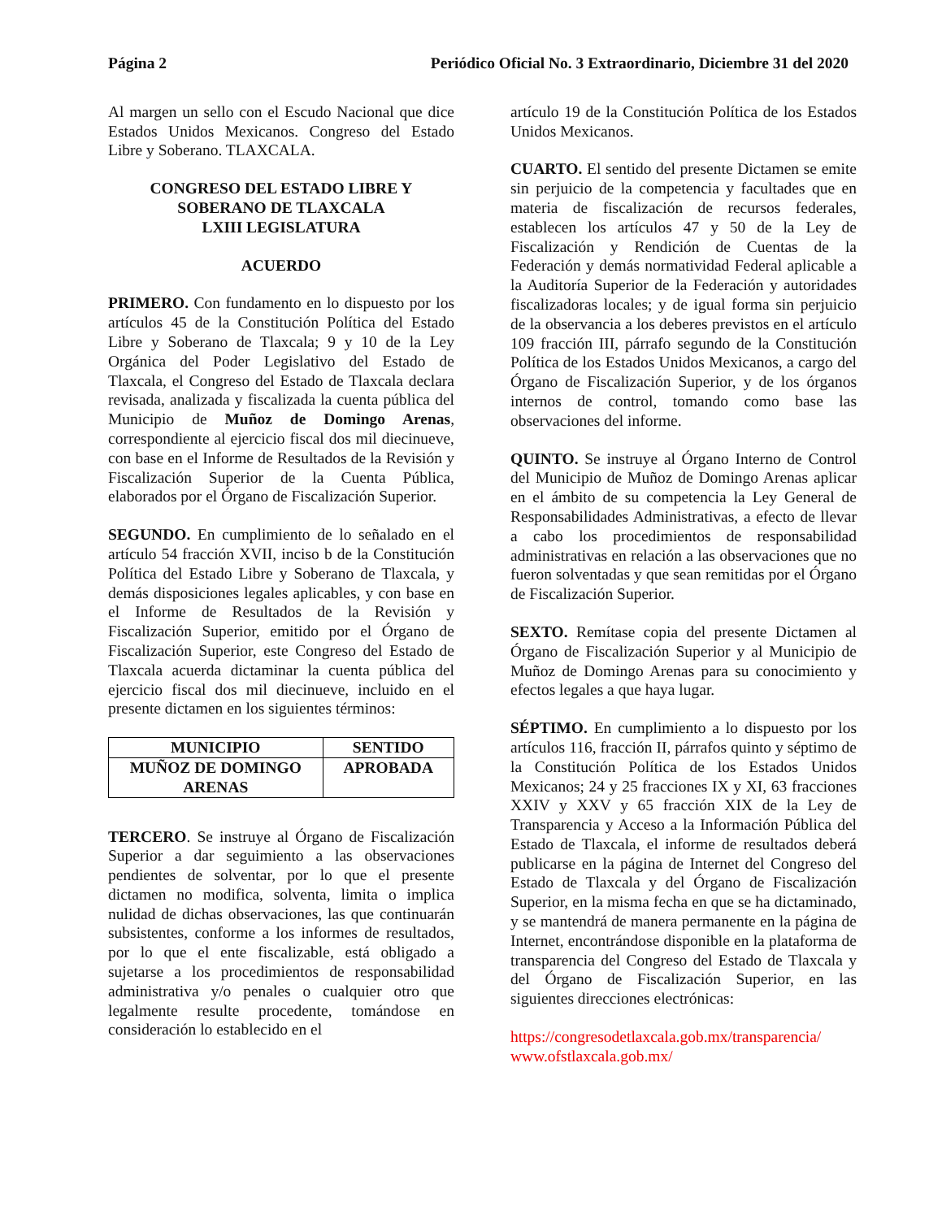Página 2 Periódico Oficial No. 3 Extraordinario, Diciembre 31 del 2020
Al margen un sello con el Escudo Nacional que dice Estados Unidos Mexicanos. Congreso del Estado Libre y Soberano. TLAXCALA.
CONGRESO DEL ESTADO LIBRE Y
SOBERANO DE TLAXCALA
LXIII LEGISLATURA
ACUERDO
PRIMERO. Con fundamento en lo dispuesto por los artículos 45 de la Constitución Política del Estado Libre y Soberano de Tlaxcala; 9 y 10 de la Ley Orgánica del Poder Legislativo del Estado de Tlaxcala, el Congreso del Estado de Tlaxcala declara revisada, analizada y fiscalizada la cuenta pública del Municipio de Muñoz de Domingo Arenas, correspondiente al ejercicio fiscal dos mil diecinueve, con base en el Informe de Resultados de la Revisión y Fiscalización Superior de la Cuenta Pública, elaborados por el Órgano de Fiscalización Superior.
SEGUNDO. En cumplimiento de lo señalado en el artículo 54 fracción XVII, inciso b de la Constitución Política del Estado Libre y Soberano de Tlaxcala, y demás disposiciones legales aplicables, y con base en el Informe de Resultados de la Revisión y Fiscalización Superior, emitido por el Órgano de Fiscalización Superior, este Congreso del Estado de Tlaxcala acuerda dictaminar la cuenta pública del ejercicio fiscal dos mil diecinueve, incluido en el presente dictamen en los siguientes términos:
| MUNICIPIO | SENTIDO |
| --- | --- |
| MUÑOZ DE DOMINGO ARENAS | APROBADA |
TERCERO. Se instruye al Órgano de Fiscalización Superior a dar seguimiento a las observaciones pendientes de solventar, por lo que el presente dictamen no modifica, solventa, limita o implica nulidad de dichas observaciones, las que continuarán subsistentes, conforme a los informes de resultados, por lo que el ente fiscalizable, está obligado a sujetarse a los procedimientos de responsabilidad administrativa y/o penales o cualquier otro que legalmente resulte procedente, tomándose en consideración lo establecido en el
artículo 19 de la Constitución Política de los Estados Unidos Mexicanos.
CUARTO. El sentido del presente Dictamen se emite sin perjuicio de la competencia y facultades que en materia de fiscalización de recursos federales, establecen los artículos 47 y 50 de la Ley de Fiscalización y Rendición de Cuentas de la Federación y demás normatividad Federal aplicable a la Auditoría Superior de la Federación y autoridades fiscalizadoras locales; y de igual forma sin perjuicio de la observancia a los deberes previstos en el artículo 109 fracción III, párrafo segundo de la Constitución Política de los Estados Unidos Mexicanos, a cargo del Órgano de Fiscalización Superior, y de los órganos internos de control, tomando como base las observaciones del informe.
QUINTO. Se instruye al Órgano Interno de Control del Municipio de Muñoz de Domingo Arenas aplicar en el ámbito de su competencia la Ley General de Responsabilidades Administrativas, a efecto de llevar a cabo los procedimientos de responsabilidad administrativas en relación a las observaciones que no fueron solventadas y que sean remitidas por el Órgano de Fiscalización Superior.
SEXTO. Remítase copia del presente Dictamen al Órgano de Fiscalización Superior y al Municipio de Muñoz de Domingo Arenas para su conocimiento y efectos legales a que haya lugar.
SÉPTIMO. En cumplimiento a lo dispuesto por los artículos 116, fracción II, párrafos quinto y séptimo de la Constitución Política de los Estados Unidos Mexicanos; 24 y 25 fracciones IX y XI, 63 fracciones XXIV y XXV y 65 fracción XIX de la Ley de Transparencia y Acceso a la Información Pública del Estado de Tlaxcala, el informe de resultados deberá publicarse en la página de Internet del Congreso del Estado de Tlaxcala y del Órgano de Fiscalización Superior, en la misma fecha en que se ha dictaminado, y se mantendrá de manera permanente en la página de Internet, encontrándose disponible en la plataforma de transparencia del Congreso del Estado de Tlaxcala y del Órgano de Fiscalización Superior, en las siguientes direcciones electrónicas:
https://congresodetlaxcala.gob.mx/transparencia/
www.ofstlaxcala.gob.mx/